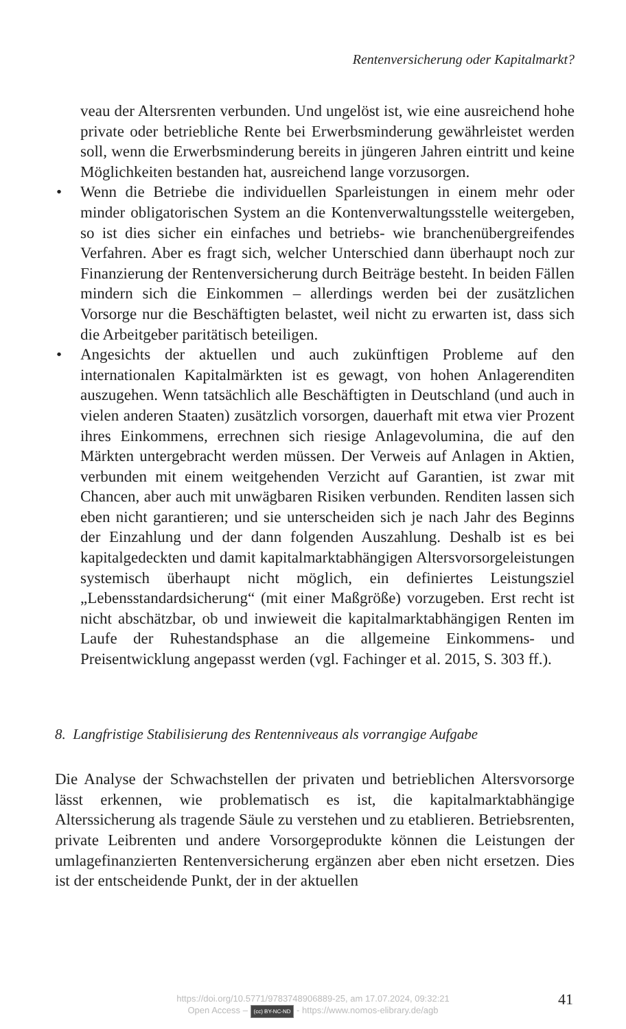Rentenversicherung oder Kapitalmarkt?
veau der Altersrenten verbunden. Und ungelöst ist, wie eine ausreichend hohe private oder betriebliche Rente bei Erwerbsminderung gewährleistet werden soll, wenn die Erwerbsminderung bereits in jüngeren Jahren eintritt und keine Möglichkeiten bestanden hat, ausreichend lange vorzusorgen.
• Wenn die Betriebe die individuellen Sparleistungen in einem mehr oder minder obligatorischen System an die Kontenverwaltungsstelle weitergeben, so ist dies sicher ein einfaches und betriebs- wie branchenübergreifendes Verfahren. Aber es fragt sich, welcher Unterschied dann überhaupt noch zur Finanzierung der Rentenversicherung durch Beiträge besteht. In beiden Fällen mindern sich die Einkommen – allerdings werden bei der zusätzlichen Vorsorge nur die Beschäftigten belastet, weil nicht zu erwarten ist, dass sich die Arbeitgeber paritätisch beteiligen.
• Angesichts der aktuellen und auch zukünftigen Probleme auf den internationalen Kapitalmärkten ist es gewagt, von hohen Anlagerenditen auszugehen. Wenn tatsächlich alle Beschäftigten in Deutschland (und auch in vielen anderen Staaten) zusätzlich vorsorgen, dauerhaft mit etwa vier Prozent ihres Einkommens, errechnen sich riesige Anlagevolumina, die auf den Märkten untergebracht werden müssen. Der Verweis auf Anlagen in Aktien, verbunden mit einem weitgehenden Verzicht auf Garantien, ist zwar mit Chancen, aber auch mit unwägbaren Risiken verbunden. Renditen lassen sich eben nicht garantieren; und sie unterscheiden sich je nach Jahr des Beginns der Einzahlung und der dann folgenden Auszahlung. Deshalb ist es bei kapitalgedeckten und damit kapitalmarktabhängigen Altersvorsorgeleistungen systemisch überhaupt nicht möglich, ein definiertes Leistungsziel „Lebensstandardsicherung“ (mit einer Maßgröße) vorzugeben. Erst recht ist nicht abschätzbar, ob und inwieweit die kapitalmarktabhängigen Renten im Laufe der Ruhestandsphase an die allgemeine Einkommens- und Preisentwicklung angepasst werden (vgl. Fachinger et al. 2015, S. 303 ff.).
8. Langfristige Stabilisierung des Rentenniveaus als vorrangige Aufgabe
Die Analyse der Schwachstellen der privaten und betrieblichen Altersvorsorge lässt erkennen, wie problematisch es ist, die kapitalmarktabhängige Alterssicherung als tragende Säule zu verstehen und zu etablieren. Betriebsrenten, private Leibrenten und andere Vorsorgeprodukte können die Leistungen der umlagefinanzierten Rentenversicherung ergänzen aber eben nicht ersetzen. Dies ist der entscheidende Punkt, der in der aktuellen
https://doi.org/10.5771/9783748906889-25, am 17.07.2024, 09:32:21
Open Access – (cc) BY-NC-ND - https://www.nomos-elibrary.de/agb
41